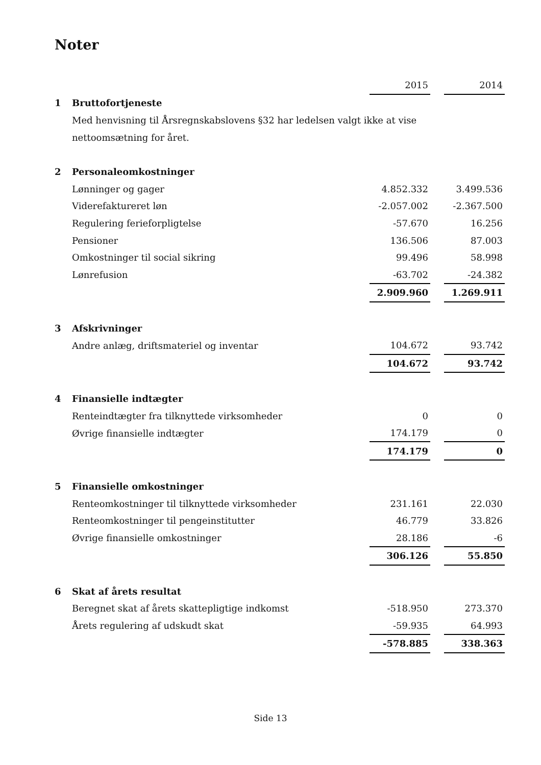Noter
| | | 2015 | | 2014 |
| 1 | Bruttofortjeneste | | | |
| | Med henvisning til Årsregnskabslovens §32 har ledelsen valgt ikke at vise | | | |
| | nettoomsætning for året. | | | |
| 2 | Personaleomkostninger | | | |
| | Lønninger og gager | 4.852.332 | | 3.499.536 |
| | Viderefaktureret løn | -2.057.002 | | -2.367.500 |
| | Regulering ferieforpligtelse | -57.670 | | 16.256 |
| | Pensioner | 136.506 | | 87.003 |
| | Omkostninger til social sikring | 99.496 | | 58.998 |
| | Lønrefusion | -63.702 | | -24.382 |
| | | 2.909.960 | | 1.269.911 |
| 3 | Afskrivninger | | | |
| | Andre anlæg, driftsmateriel og inventar | 104.672 | | 93.742 |
| | | 104.672 | | 93.742 |
| 4 | Finansielle indtægter | | | |
| | Renteindtægter fra tilknyttede virksomheder | 0 | | 0 |
| | Øvrige finansielle indtægter | 174.179 | | 0 |
| | | 174.179 | | 0 |
| 5 | Finansielle omkostninger | | | |
| | Renteomkostninger til tilknyttede virksomheder | 231.161 | | 22.030 |
| | Renteomkostninger til pengeinstitutter | 46.779 | | 33.826 |
| | Øvrige finansielle omkostninger | 28.186 | | -6 |
| | | 306.126 | | 55.850 |
| 6 | Skat af årets resultat | | | |
| | Beregnet skat af årets skattepligtige indkomst | -518.950 | | 273.370 |
| | Årets regulering af udskudt skat | -59.935 | | 64.993 |
| | | -578.885 | | 338.363 |
Side 13